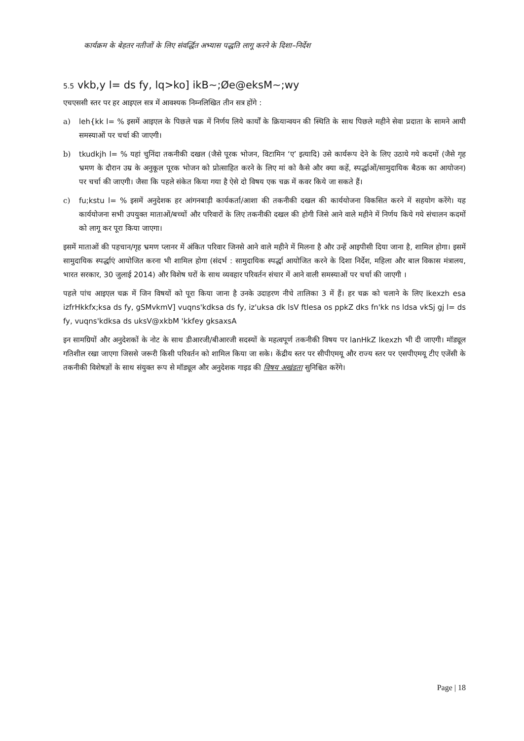कार्यक्रम के बेहतर नतीजों के लिए संवर्द्धित अभ्यास पद्धति लागू करने के दिशा–निर्देश
5.5 vkb,y l= ds fy, lq>ko] ikB~;Øe@eksM~;wy
एचएससी स्तर पर हर आइएल सत्र में आवश्यक निम्नलिखित तीन सत्र होंगे :
a) leh{kk l= % इसमें आइएल के पिछले चक्र में निर्णय लिये कार्यों के क्रियान्वयन की स्थिति के साथ पिछले महीने सेवा प्रदाता के सामने आयी समस्याओं पर चर्चा की जाएगी।
b) tkudkjh l= % यहां चुनिंदा तकनीकी दखल (जैसे पूरक भोजन, विटामिन ‘ए’ इत्यादि) उसे कार्यरूप देने के लिए उठाये गये कदमों (जैसे गृह भ्रमण के दौरान उम्र के अनुकूल पूरक भोजन को प्रोत्साहित करने के लिए मां को कैसे और क्या कहें, स्पर्द्धाओं/सामुदायिक बैठक का आयोजन) पर चर्चा की जाएगी। जैसा कि पहले संकेत किया गया है ऐसे दो विषय एक चक्र में कवर किये जा सकते हैं।
c) fu;kstu l= % इसमें अनुदेशक हर आंगनबाड़ी कार्यकर्ता/आशा की तकनीकी दखल की कार्ययोजना विकसित करने में सहयोग करेंगे। यह कार्ययोजना सभी उपयुक्त माताओं/बच्चों और परिवारों के लिए तकनीकी दखल की होगी जिसे आने वाले महीने में निर्णय किये गये संचालन कदमों को लागू कर पूरा किया जाएगा।
इसमें माताओं की पहचान/गृह भ्रमण प्लानर में अंकित परिवार जिनसे आने वाले महीने में मिलना है और उन्हें आइपीसी दिया जाना है, शामिल होगा। इसमें सामुदायिक स्पर्द्धाएं आयोजित करना भी शामिल होगा (संदर्भ : सामुदायिक स्पर्द्धा आयोजित करने के दिशा निर्देश, महिला और बाल विकास मंत्रालय, भारत सरकार, 30 जुलाई 2014) और विशेष घरों के साथ व्यवहार परिवर्तन संचार में आने वाली समस्याओं पर चर्चा की जाएगी ।
पहले पांच आइएल चक्र में जिन विषयों को पूरा किया जाना है उनके उदाहरण नीचे तालिका 3 में हैं। हर चक्र को चलाने के लिए lkexzh esa izfrHkkfx;ksa ds fy, gSMvkmV] vuqns'kdksa ds fy, iz'uksa dk lsV ftlesa os ppkZ dks fn'kk ns ldsa vkSj gj l= ds fy, vuqns'kdksa ds uksV@xkbM 'kkfey gksaxsA
इन सामग्रियों और अनुदेशकों के नोट के साथ डीआरजी/बीआरजी सदस्यों के महत्वपूर्ण तकनीकी विषय पर lanHkZ lkexzh भी दी जाएगी। मॉड्यूल गतिशील रखा जाएगा जिससे जरूरी किसी परिवर्तन को शामिल किया जा सके। केंद्रीय स्तर पर सीपीएमयू और राज्य स्तर पर एसपीएमयू टीए एजेंसी के तकनीकी विशेषज्ञों के साथ संयुक्त रूप से मॉड्यूल और अनुदेशक गाइड की विषय अखंडता सुनिश्चित करेंगे।
Page | 18